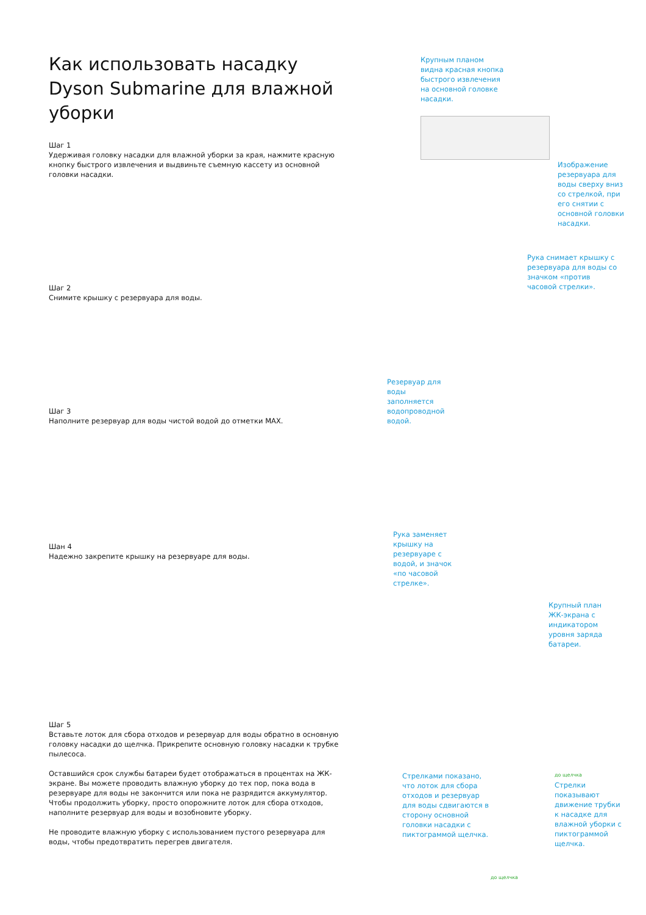Как использовать насадку Dyson Submarine для влажной уборки
Шаг 1
Удерживая головку насадки для влажной уборки за края, нажмите красную кнопку быстрого извлечения и выдвиньте съемную кассету из основной головки насадки.
Шаг 2
Снимите крышку с резервуара для воды.
Шаг 3
Наполните резервуар для воды чистой водой до отметки MAX.
Шан 4
Надежно закрепите крышку на резервуаре для воды.
Шаг 5
Вставьте лоток для сбора отходов и резервуар для воды обратно в основную головку насадки до щелчка. Прикрепите основную головку насадки к трубке пылесоса.
Оставшийся срок службы батареи будет отображаться в процентах на ЖК-экране. Вы можете проводить влажную уборку до тех пор, пока вода в резервуаре для воды не закончится или пока не разрядится аккумулятор. Чтобы продолжить уборку, просто опорожните лоток для сбора отходов, наполните резервуар для воды и возобновите уборку.
Не проводите влажную уборку с использованием пустого резервуара для воды, чтобы предотвратить перегрев двигателя.
Крупным планом видна красная кнопка быстрого извлечения на основной головке насадки.
Изображение резервуара для воды сверху вниз со стрелкой, при его снятии с основной головки насадки.
Рука снимает крышку с резервуара для воды со значком «против часовой стрелки».
Резервуар для воды заполняется водопроводной водой.
Рука заменяет крышку на резервуаре с водой, и значок «по часовой стрелке».
Крупный план ЖК-экрана с индикатором уровня заряда батареи.
Стрелками показано, что лоток для сбора отходов и резервуар для воды сдвигаются в сторону основной головки насадки с пиктограммой щелчка.
до щелчка
Стрелки показывают движение трубки к насадке для влажной уборки с пиктограммой щелчка.
до щелчка